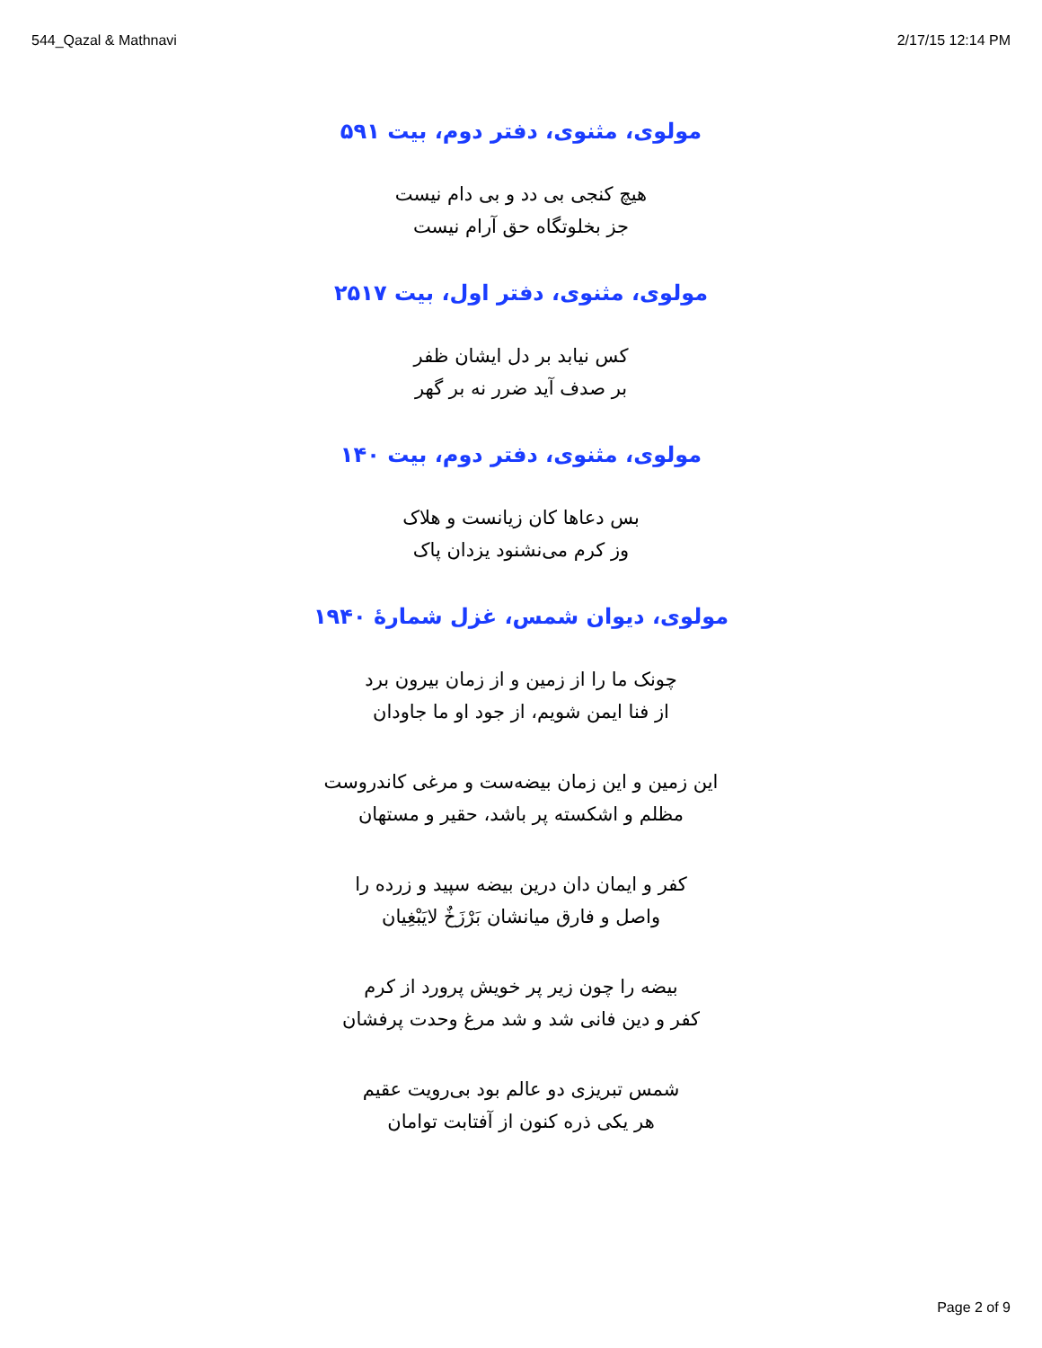544_Qazal & Mathnavi 2/17/15 12:14 PM
مولوی، مثنوی، دفتر دوم، بیت ۵۹۱
هیچ کنجی بی دد و بی دام نیست
جز بخلوتگاه حق آرام نیست
مولوی، مثنوی، دفتر اول، بیت ۲۵۱۷
کس نیابد بر دل ایشان ظفر
بر صدف آید ضرر نه بر گهر
مولوی، مثنوی، دفتر دوم، بیت ۱۴۰
بس دعاها کان زیانست و هلاک
وز کرم می‌نشنود یزدان پاک
مولوی، دیوان شمس، غزل شمارهٔ ۱۹۴۰
چونک ما را از زمین و از زمان بیرون برد
از فنا ایمن شویم، از جود او ما جاودان
این زمین و این زمان بیضه‌ست و مرغی کاندروست
مظلم و اشکسته پر باشد، حقیر و مستهان
کفر و ایمان دان درین بیضه سپید و زرده را
واصل و فارق میانشان بَرْزَخٌ لایَبْغِیان
بیضه را چون زیر پر خویش پرورد از کرم
کفر و دین فانی شد و شد مرغ وحدت پرفشان
شمس تبریزی دو عالم بود بی‌رویت عقیم
هر یکی ذره کنون از آفتابت توامان
Page 2 of 9